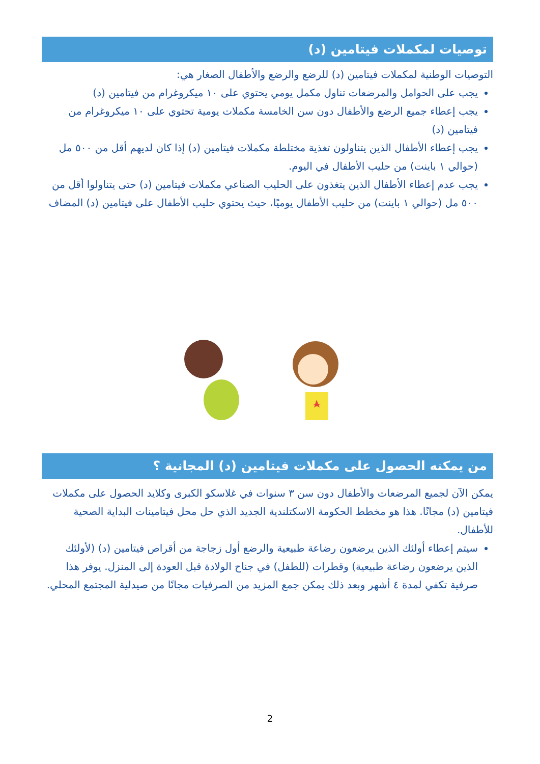توصيات لمكملات فيتامين (د)
التوصيات الوطنية لمكملات فيتامين (د) للرضع والرضع والأطفال الصغار هي:
يجب على الحوامل والمرضعات تناول مكمل يومي يحتوي على ١٠ ميكروغرام من فيتامين (د)
يجب إعطاء جميع الرضع والأطفال دون سن الخامسة مكملات يومية تحتوي على ١٠ ميكروغرام من فيتامين (د)
يجب إعطاء الأطفال الذين يتناولون تغذية مختلطة مكملات فيتامين (د) إذا كان لديهم أقل من ٥٠٠ مل (حوالي ١ باينت) من حليب الأطفال في اليوم.
يجب عدم إعطاء الأطفال الذين يتغذون على الحليب الصناعي مكملات فيتامين (د) حتى يتناولوا أقل من ٥٠٠ مل (حوالي ١ باينت) من حليب الأطفال يوميًا، حيث يحتوي حليب الأطفال على فيتامين (د) المضاف
من يمكنه الحصول على مكملات فيتامين (د) المجانية ؟
يمكن الآن لجميع المرضعات والأطفال دون سن ٣ سنوات في غلاسكو الكبرى وكلايد الحصول على مكملات فيتامين (د) مجانًا. هذا هو مخطط الحكومة الاسكتلندية الجديد الذي حل محل فيتامينات البداية الصحية للأطفال.
سيتم إعطاء أولئك الذين يرضعون رضاعة طبيعية والرضع أول زجاجة من أقراص فيتامين (د) (لأولئك الذين يرضعون رضاعة طبيعية) وقطرات (للطفل) في جناح الولادة قبل العودة إلى المنزل. يوفر هذا صرفية تكفي لمدة ٤ أشهر وبعد ذلك يمكن جمع المزيد من الصرفيات مجانًا من صيدلية المجتمع المحلي.
2